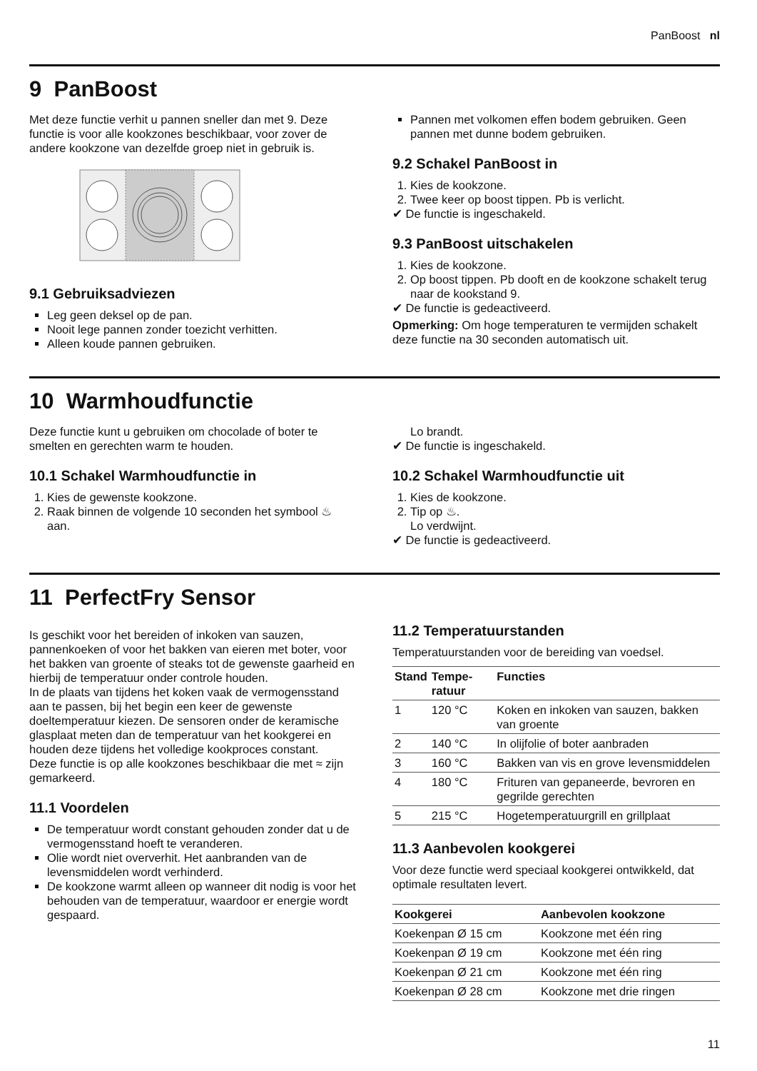PanBoost nl
9 PanBoost
Met deze functie verhit u pannen sneller dan met 9. Deze functie is voor alle kookzones beschikbaar, voor zover de andere kookzone van dezelfde groep niet in gebruik is.
9.1 Gebruiksadviezen
Leg geen deksel op de pan.
Nooit lege pannen zonder toezicht verhitten.
Alleen koude pannen gebruiken.
Pannen met volkomen effen bodem gebruiken. Geen pannen met dunne bodem gebruiken.
9.2 Schakel PanBoost in
1. Kies de kookzone.
2. Twee keer op boost tippen. Pb is verlicht.
✔ De functie is ingeschakeld.
9.3 PanBoost uitschakelen
1. Kies de kookzone.
2. Op boost tippen. Pb dooft en de kookzone schakelt terug naar de kookstand 9.
✔ De functie is gedeactiveerd.
Opmerking: Om hoge temperaturen te vermijden schakelt deze functie na 30 seconden automatisch uit.
10 Warmhoudfunctie
Deze functie kunt u gebruiken om chocolade of boter te smelten en gerechten warm te houden.
10.1 Schakel Warmhoudfunctie in
1. Kies de gewenste kookzone.
2. Raak binnen de volgende 10 seconden het symbool ♨ aan.
Lo brandt.
✔ De functie is ingeschakeld.
10.2 Schakel Warmhoudfunctie uit
1. Kies de kookzone.
2. Tip op ♨.
Lo verdwijnt.
✔ De functie is gedeactiveerd.
11 PerfectFry Sensor
Is geschikt voor het bereiden of inkoken van sauzen, pannenkoeken of voor het bakken van eieren met boter, voor het bakken van groente of steaks tot de gewenste gaarheid en hierbij de temperatuur onder controle houden.
In de plaats van tijdens het koken vaak de vermogensstand aan te passen, bij het begin een keer de gewenste doeltemperatuur kiezen. De sensoren onder de keramische glasplaat meten dan de temperatuur van het kookgerei en houden deze tijdens het volledige kookproces constant.
Deze functie is op alle kookzones beschikbaar die met ≈ zijn gemarkeerd.
11.1 Voordelen
De temperatuur wordt constant gehouden zonder dat u de vermogensstand hoeft te veranderen.
Olie wordt niet oververhit. Het aanbranden van de levensmiddelen wordt verhinderd.
De kookzone warmt alleen op wanneer dit nodig is voor het behouden van de temperatuur, waardoor er energie wordt gespaard.
11.2 Temperatuurstanden
Temperatuurstanden voor de bereiding van voedsel.
| Stand | Tempe-ratuur | Functies |
| --- | --- | --- |
| 1 | 120 °C | Koken en inkoken van sauzen, bakken van groente |
| 2 | 140 °C | In olijfolie of boter aanbraden |
| 3 | 160 °C | Bakken van vis en grove levensmiddelen |
| 4 | 180 °C | Frituren van gepaneerde, bevroren en gegrilde gerechten |
| 5 | 215 °C | Hogetemperatuurgrill en grillplaat |
11.3 Aanbevolen kookgerei
Voor deze functie werd speciaal kookgerei ontwikkeld, dat optimale resultaten levert.
| Kookgerei | Aanbevolen kookzone |
| --- | --- |
| Koekenpan Ø 15 cm | Kookzone met één ring |
| Koekenpan Ø 19 cm | Kookzone met één ring |
| Koekenpan Ø 21 cm | Kookzone met één ring |
| Koekenpan Ø 28 cm | Kookzone met drie ringen |
11